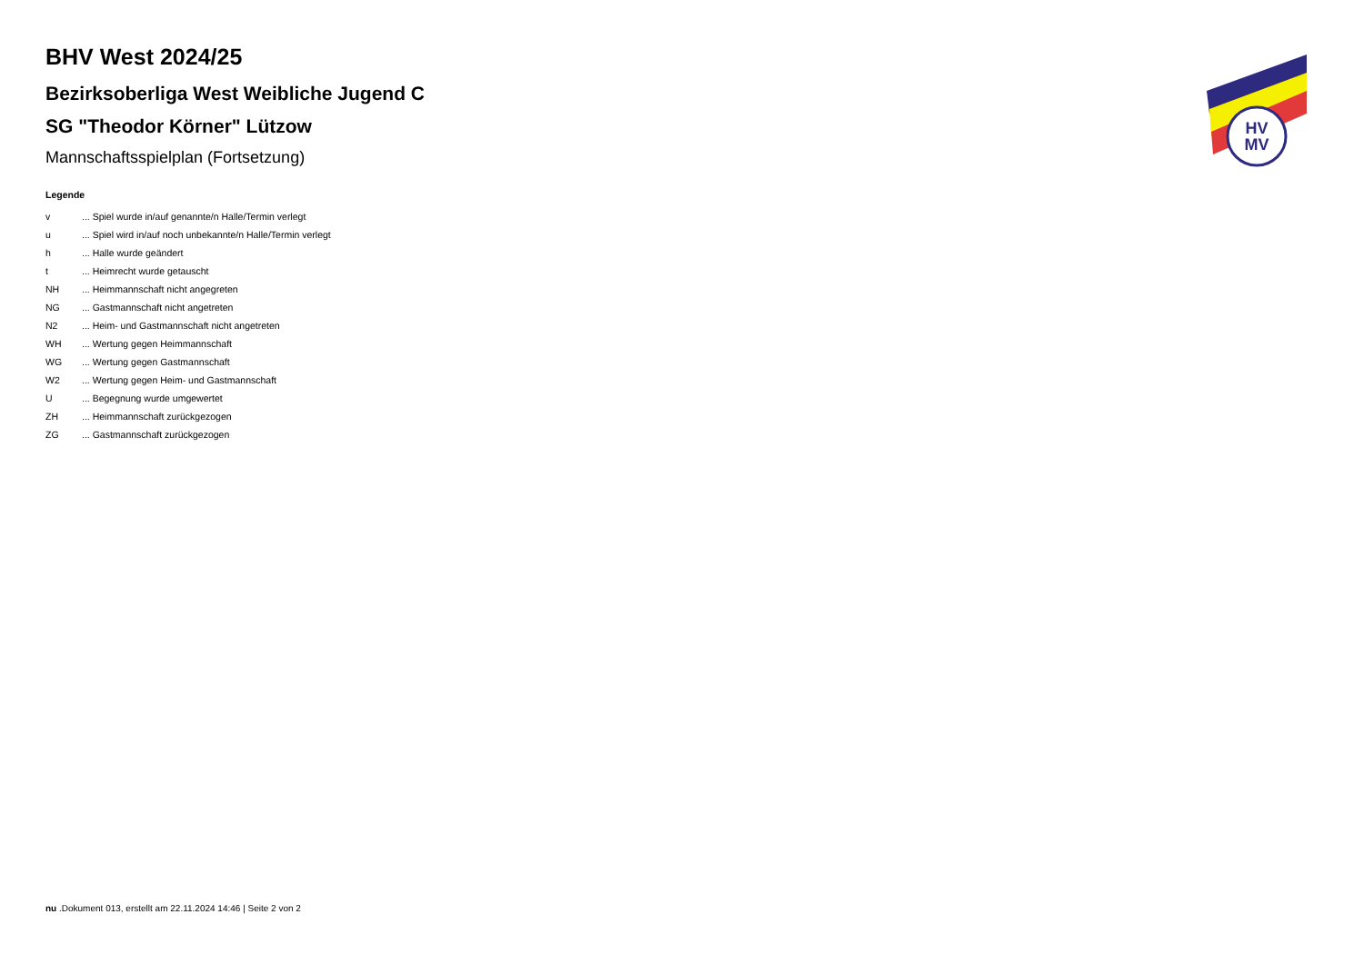BHV West 2024/25
Bezirksoberliga West Weibliche Jugend C
SG "Theodor Körner" Lützow
Mannschaftsspielplan (Fortsetzung)
Legende
| v | ... Spiel wurde in/auf genannte/n Halle/Termin verlegt |
| u | ... Spiel wird in/auf noch unbekannte/n Halle/Termin verlegt |
| h | ... Halle wurde geändert |
| t | ... Heimrecht wurde getauscht |
| NH | ... Heimmannschaft nicht angegreten |
| NG | ... Gastmannschaft nicht angetreten |
| N2 | ... Heim- und Gastmannschaft nicht angetreten |
| WH | ... Wertung gegen Heimmannschaft |
| WG | ... Wertung gegen Gastmannschaft |
| W2 | ... Wertung gegen Heim- und Gastmannschaft |
| U | ... Begegnung wurde umgewertet |
| ZH | ... Heimmannschaft zurückgezogen |
| ZG | ... Gastmannschaft zurückgezogen |
HV
MV
nu .Dokument 013, erstellt am 22.11.2024 14:46 | Seite 2 von 2